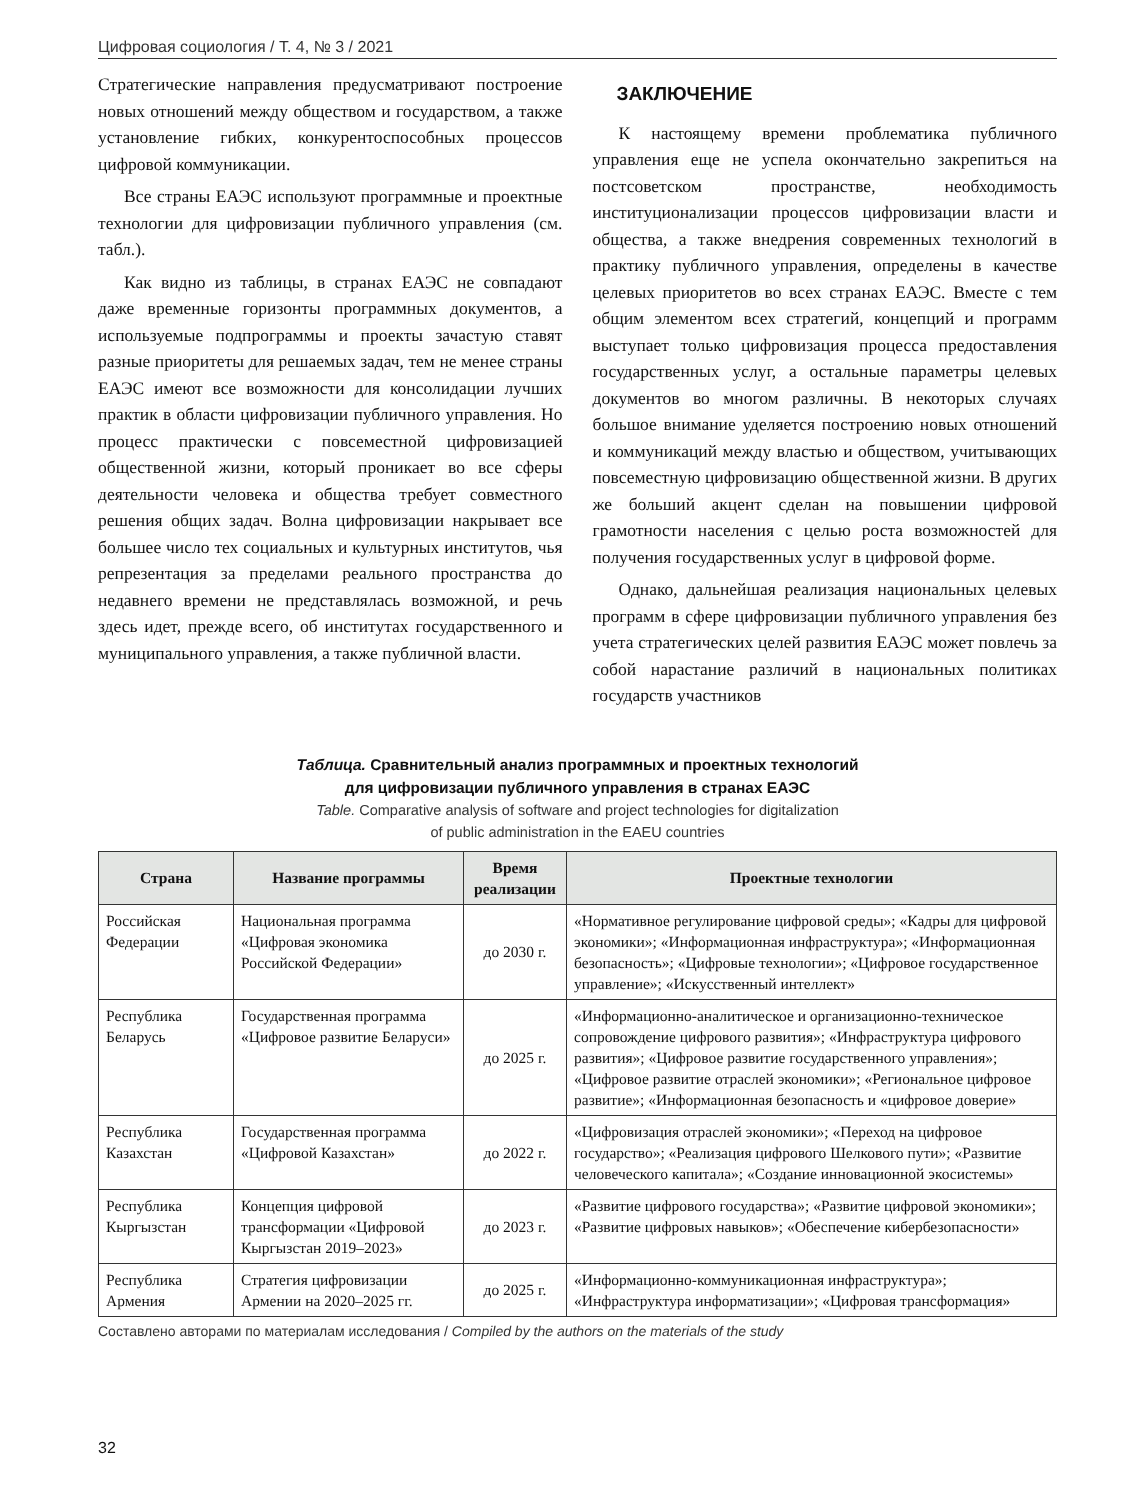Цифровая социология / Т. 4, № 3 / 2021
Стратегические направления предусматривают построение новых отношений между обществом и государством, а также установление гибких, конкурентоспособных процессов цифровой коммуникации.
Все страны ЕАЭС используют программные и проектные технологии для цифровизации публичного управления (см. табл.).
Как видно из таблицы, в странах ЕАЭС не совпадают даже временные горизонты программных документов, а используемые подпрограммы и проекты зачастую ставят разные приоритеты для решаемых задач, тем не менее страны ЕАЭС имеют все возможности для консолидации лучших практик в области цифровизации публичного управления. Но процесс практически с повсеместной цифровизацией общественной жизни, который проникает во все сферы деятельности человека и общества требует совместного решения общих задач. Волна цифровизации накрывает все большее число тех социальных и культурных институтов, чья репрезентация за пределами реального пространства до недавнего времени не представлялась возможной, и речь здесь идет, прежде всего, об институтах государственного и муниципального управления, а также публичной власти.
ЗАКЛЮЧЕНИЕ
К настоящему времени проблематика публичного управления еще не успела окончательно закрепиться на постсоветском пространстве, необходимость институционализации процессов цифровизации власти и общества, а также внедрения современных технологий в практику публичного управления, определены в качестве целевых приоритетов во всех странах ЕАЭС. Вместе с тем общим элементом всех стратегий, концепций и программ выступает только цифровизация процесса предоставления государственных услуг, а остальные параметры целевых документов во многом различны. В некоторых случаях большое внимание уделяется построению новых отношений и коммуникаций между властью и обществом, учитывающих повсеместную цифровизацию общественной жизни. В других же больший акцент сделан на повышении цифровой грамотности населения с целью роста возможностей для получения государственных услуг в цифровой форме.
Однако, дальнейшая реализация национальных целевых программ в сфере цифровизации публичного управления без учета стратегических целей развития ЕАЭС может повлечь за собой нарастание различий в национальных политиках государств участников
Таблица. Сравнительный анализ программных и проектных технологий
для цифровизации публичного управления в странах ЕАЭС
Table. Comparative analysis of software and project technologies for digitalization
of public administration in the EAEU countries
| Страна | Название программы | Время реализации | Проектные технологии |
| --- | --- | --- | --- |
| Российская Федерации | Национальная программа «Цифровая экономика Российской Федерации» | до 2030 г. | «Нормативное регулирование цифровой среды»; «Кадры для цифровой экономики»; «Информационная инфраструктура»; «Информационная безопасность»; «Цифровые технологии»; «Цифровое государственное управление»; «Искусственный интеллект» |
| Республика Беларусь | Государственная программа «Цифровое развитие Беларуси» | до 2025 г. | «Информационно-аналитическое и организационно-техническое сопровождение цифрового развития»; «Инфраструктура цифрового развития»; «Цифровое развитие государственного управления»; «Цифровое развитие отраслей экономики»; «Региональное цифровое развитие»; «Информационная безопасность и «цифровое доверие» |
| Республика Казахстан | Государственная программа «Цифровой Казахстан» | до 2022 г. | «Цифровизация отраслей экономики»; «Переход на цифровое государство»; «Реализация цифрового Шелкового пути»; «Развитие человеческого капитала»; «Создание инновационной экосистемы» |
| Республика Кыргызстан | Концепция цифровой трансформации «Цифровой Кыргызстан 2019–2023» | до 2023 г. | «Развитие цифрового государства»; «Развитие цифровой экономики»; «Развитие цифровых навыков»; «Обеспечение кибербезопасности» |
| Республика Армения | Стратегия цифровизации Армении на 2020–2025 гг. | до 2025 г. | «Информационно-коммуникационная инфраструктура»; «Инфраструктура информатизации»; «Цифровая трансформация» |
Составлено авторами по материалам исследования / Compiled by the authors on the materials of the study
32